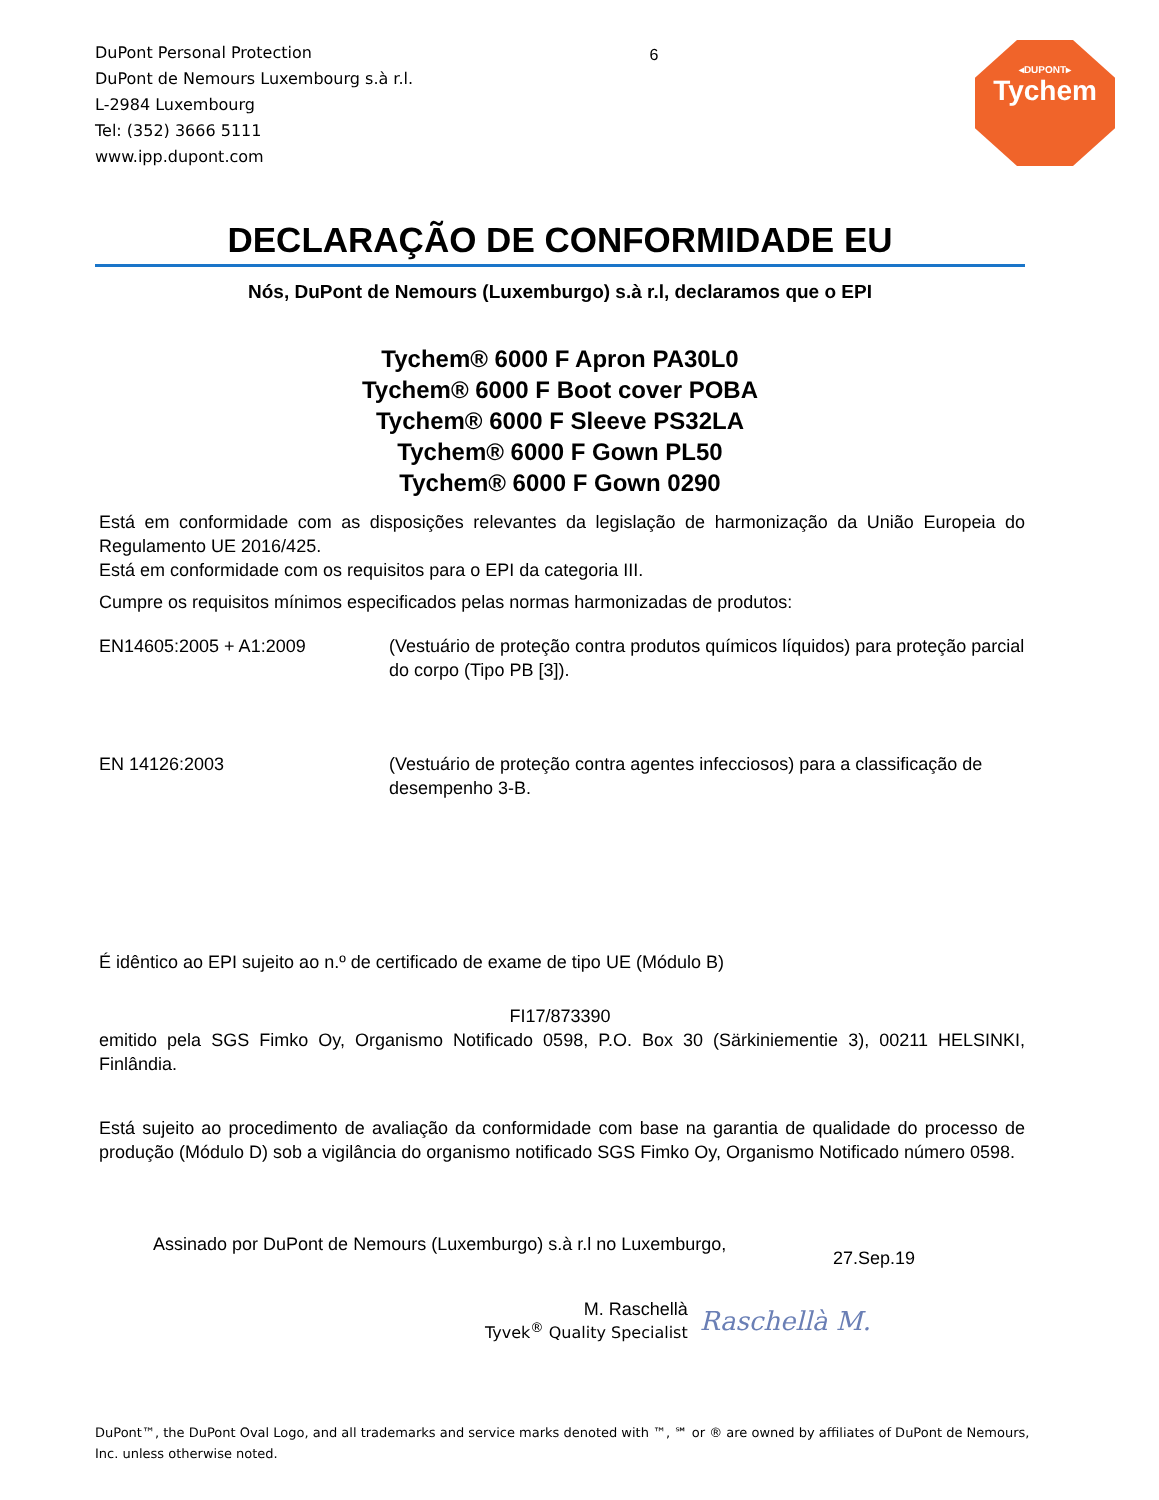DuPont Personal Protection
DuPont de Nemours Luxembourg s.à r.l.
L-2984 Luxembourg
Tel: (352) 3666 5111
www.ipp.dupont.com
6
◂DUPONT▸
Tychem
DECLARAÇÃO DE CONFORMIDADE EU
Nós, DuPont de Nemours (Luxemburgo) s.à r.l, declaramos que o EPI
Tychem® 6000 F Apron PA30L0
Tychem® 6000 F Boot cover POBA
Tychem® 6000 F Sleeve PS32LA
Tychem® 6000 F Gown PL50
Tychem® 6000 F Gown 0290
Está em conformidade com as disposições relevantes da legislação de harmonização da União Europeia do Regulamento UE 2016/425.
Está em conformidade com os requisitos para o EPI da categoria III.
Cumpre os requisitos mínimos especificados pelas normas harmonizadas de produtos:
EN14605:2005 + A1:2009 (Vestuário de proteção contra produtos químicos líquidos) para proteção parcial do corpo (Tipo PB [3]).
EN 14126:2003 (Vestuário de proteção contra agentes infecciosos) para a classificação de desempenho 3-B.
É idêntico ao EPI sujeito ao n.º de certificado de exame de tipo UE (Módulo B)
FI17/873390
emitido pela SGS Fimko Oy, Organismo Notificado 0598, P.O. Box 30 (Särkiniementie 3), 00211 HELSINKI, Finlândia.
Está sujeito ao procedimento de avaliação da conformidade com base na garantia de qualidade do processo de produção (Módulo D) sob a vigilância do organismo notificado SGS Fimko Oy, Organismo Notificado número 0598.
Assinado por DuPont de Nemours (Luxemburgo) s.à r.l no Luxemburgo,
27.Sep.19
M. Raschellà
Tyvek<sup>®</sup> Quality Specialist
Raschellà M.
DuPont™, the DuPont Oval Logo, and all trademarks and service marks denoted with ™, ℠ or ® are owned by affiliates of DuPont de Nemours, Inc. unless otherwise noted.